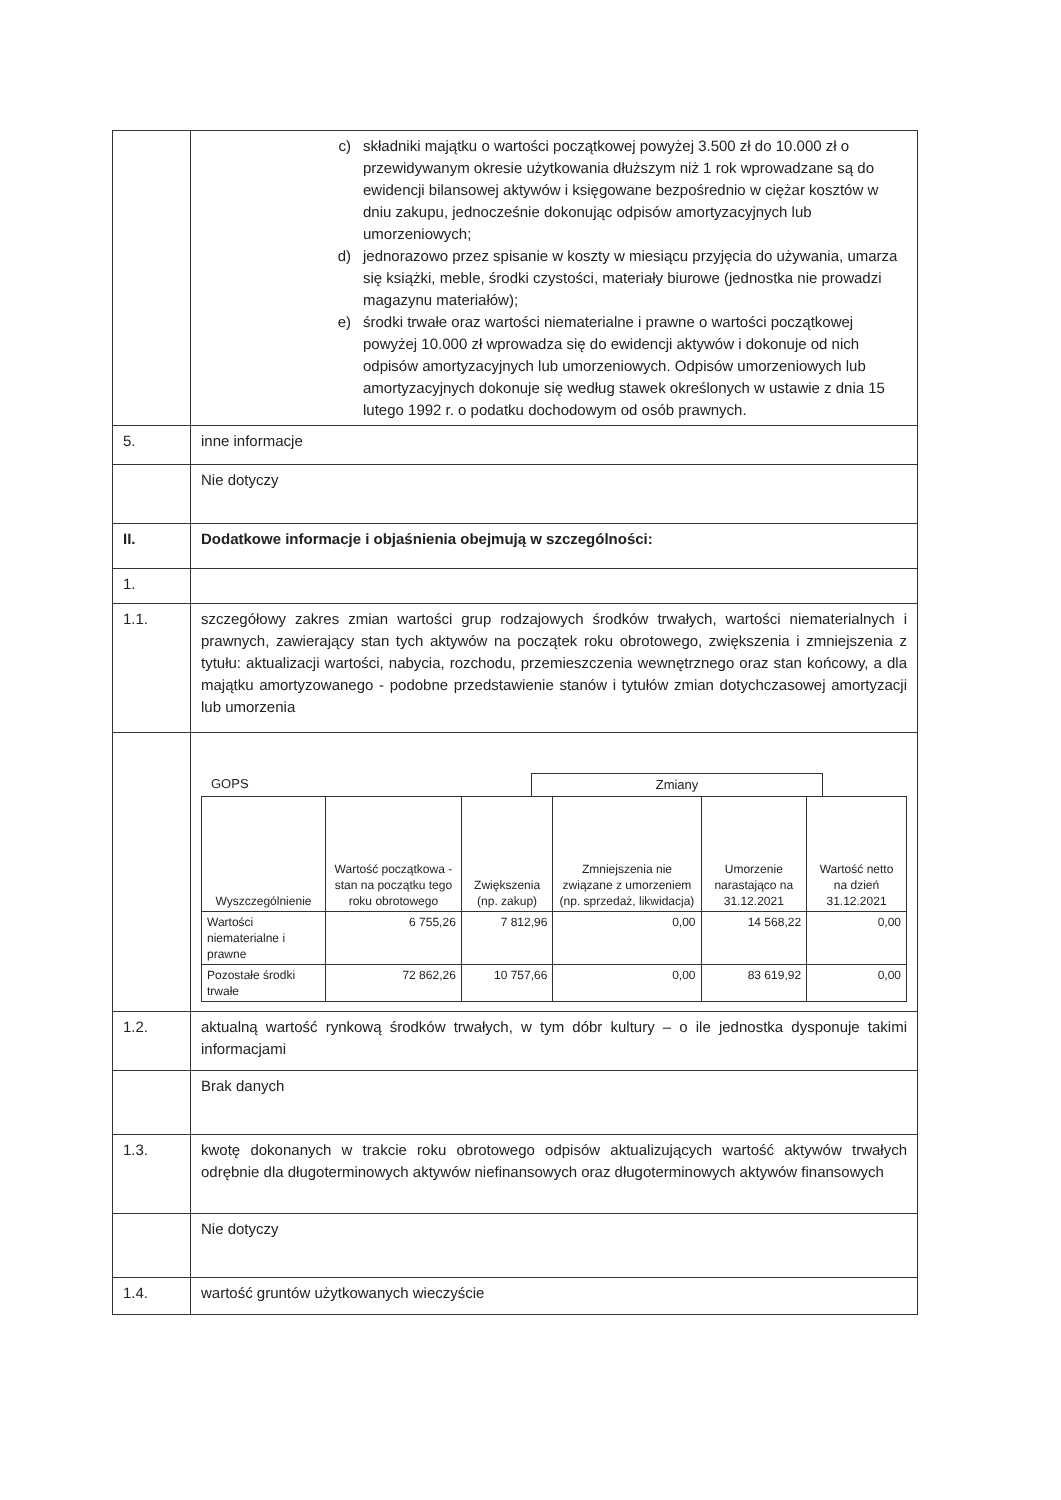| | c) składniki majątku o wartości początkowej powyżej 3.500 zł do 10.000 zł o przewidywanym okresie użytkowania dłuższym niż 1 rok wprowadzane są do ewidencji bilansowej aktywów i księgowane bezpośrednio w ciężar kosztów w dniu zakupu, jednocześnie dokonując odpisów amortyzacyjnych lub umorzeniowych; d) jednorazowo przez spisanie w koszty w miesiącu przyjęcia do używania, umarza się książki, meble, środki czystości, materiały biurowe (jednostka nie prowadzi magazynu materiałów); e) środki trwałe oraz wartości niematerialne i prawne o wartości początkowej powyżej 10.000 zł wprowadza się do ewidencji aktywów i dokonuje od nich odpisów amortyzacyjnych lub umorzeniowych. Odpisów umorzeniowych lub amortyzacyjnych dokonuje się według stawek określonych w ustawie z dnia 15 lutego 1992 r. o podatku dochodowym od osób prawnych. |
| 5. | inne informacje |
| | Nie dotyczy |
| II. | Dodatkowe informacje i objaśnienia obejmują w szczególności: |
| 1. | |
| 1.1. | szczegółowy zakres zmian wartości grup rodzajowych środków trwałych, wartości niematerialnych i prawnych, zawierający stan tych aktywów na początek roku obrotowego, zwiększenia i zmniejszenia z tytułu: aktualizacji wartości, nabycia, rozchodu, przemieszczenia wewnętrznego oraz stan końcowy, a dla majątku amortyzowanego - podobne przedstawienie stanów i tytułów zmian dotychczasowej amortyzacji lub umorzenia |
| | GOPS Zmiany / Wyszczególnienie / Wartość początkowa - stan na początku tego roku obrotowego / Zwiększenia (np. zakup) / Zmniejszenia nie związane z umorzeniem (np. sprzedaż, likwidacja) / Umorzenie narastająco na 31.12.2021 / Wartość netto na dzień 31.12.2021 / / --- / --- / --- / --- / --- / --- / / Wartości niematerialne i prawne / 6 755,26 / 7 812,96 / 0,00 / 14 568,22 / 0,00 / / Pozostałe środki trwałe / 72 862,26 / 10 757,66 / 0,00 / 83 619,92 / 0,00 / |
| 1.2. | aktualną wartość rynkową środków trwałych, w tym dóbr kultury – o ile jednostka dysponuje takimi informacjami |
| | Brak danych |
| 1.3. | kwotę dokonanych w trakcie roku obrotowego odpisów aktualizujących wartość aktywów trwałych odrębnie dla długoterminowych aktywów niefinansowych oraz długoterminowych aktywów finansowych |
| | Nie dotyczy |
| 1.4. | wartość gruntów użytkowanych wieczyście |